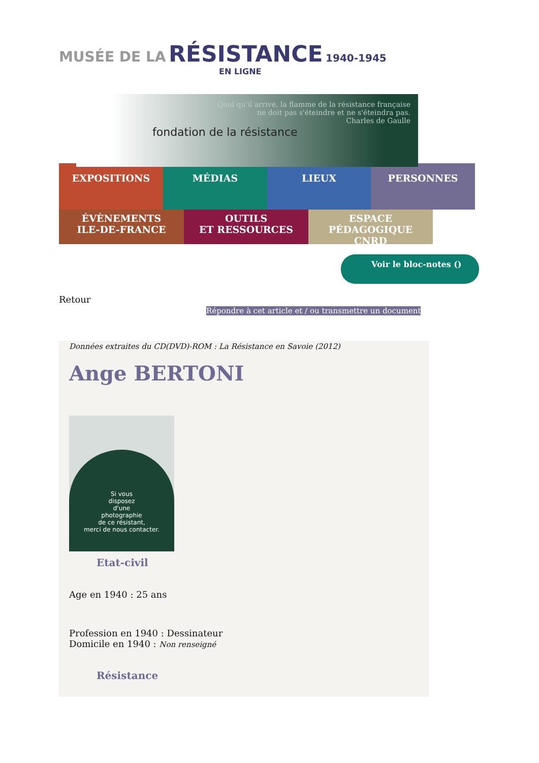MUSÉE DE LA RÉSISTANCE 1940-1945
EN LIGNE
fondation de la résistance
Quoi qu'il arrive, la flamme de la résistance française
ne doit pas s'éteindre et ne s'éteindra pas.
Charles de Gaulle
EXPOSITIONS MÉDIAS LIEUX PERSONNES
ÉVÈNEMENTS
ILE-DE-FRANCE
OUTILS
ET RESSOURCES
ESPACE PÉDAGOGIQUE
CNRD
Voir le bloc-notes ()
Retour
Répondre à cet article et / ou transmettre un document
Données extraites du CD(DVD)-ROM : La Résistance en Savoie (2012)
Ange BERTONI
Si vous
disposez
d'une
photographie
de ce résistant,
merci de nous contacter.
Etat-civil
Age en 1940 : 25 ans
Profession en 1940 : Dessinateur
Domicile en 1940 : Non renseigné
Résistance